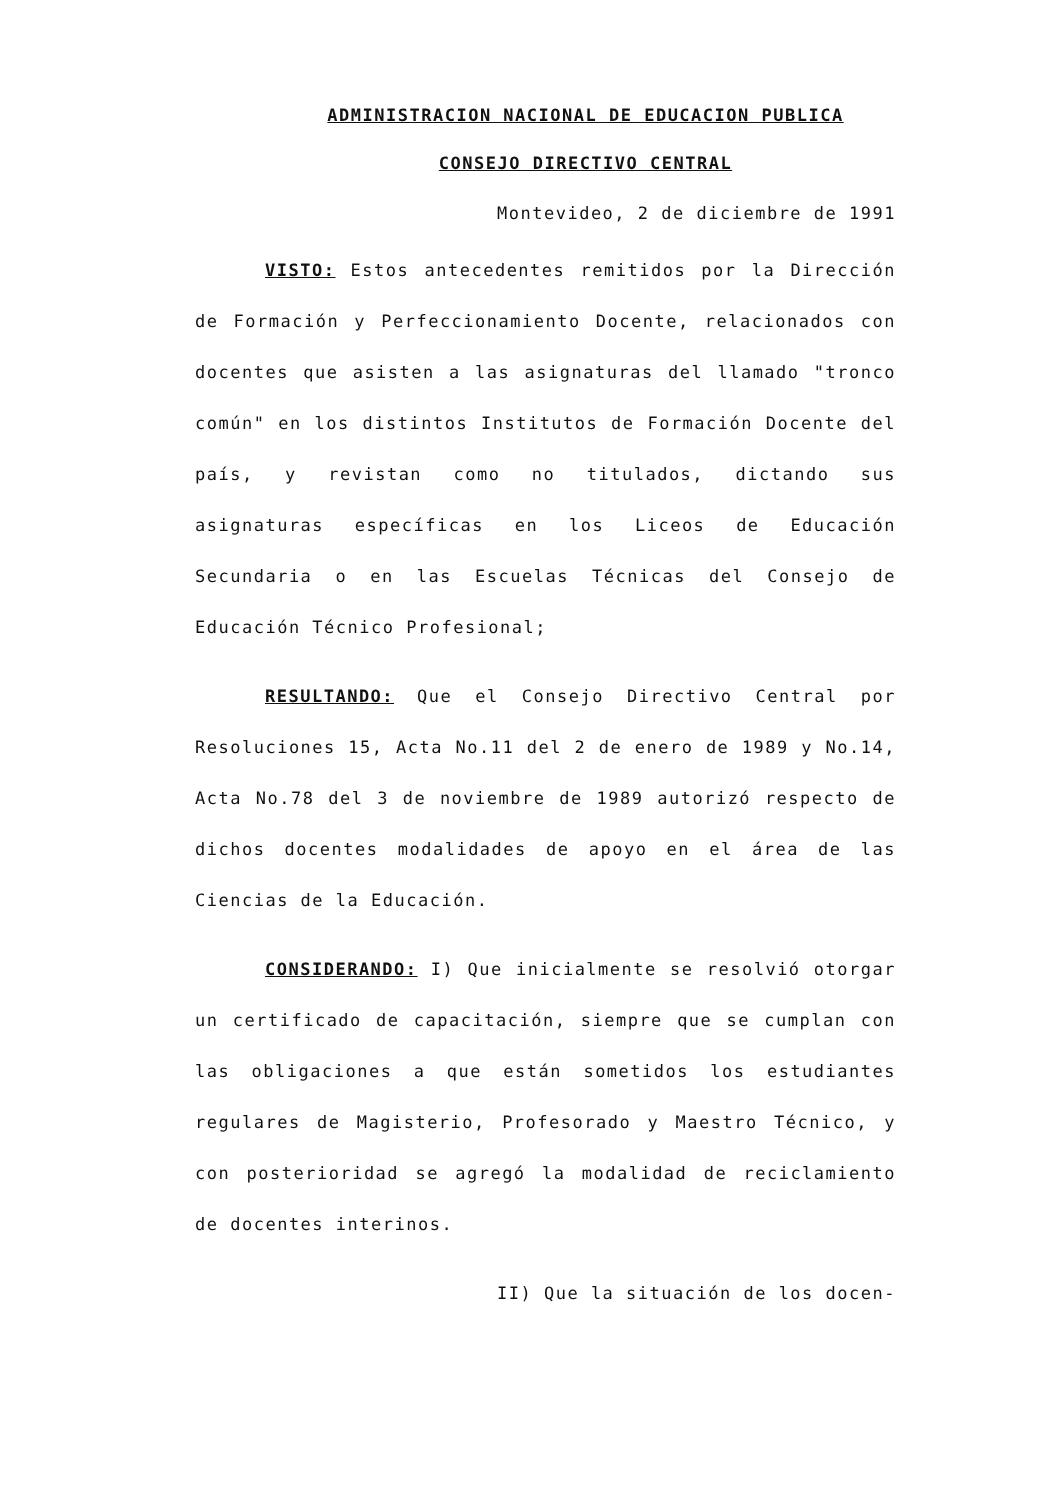ADMINISTRACION NACIONAL DE EDUCACION PUBLICA
CONSEJO DIRECTIVO CENTRAL
Montevideo, 2 de diciembre de 1991
VISTO: Estos antecedentes remitidos por la Dirección de Formación y Perfeccionamiento Docente, relacionados con docentes que asisten a las asignaturas del llamado "tronco común" en los distintos Institutos de Formación Docente del país, y revistan como no titulados, dictando sus asignaturas específicas en los Liceos de Educación Secundaria o en las Escuelas Técnicas del Consejo de Educación Técnico Profesional;
RESULTANDO: Que el Consejo Directivo Central por Resoluciones 15, Acta No.11 del 2 de enero de 1989 y No.14, Acta No.78 del 3 de noviembre de 1989 autorizó respecto de dichos docentes modalidades de apoyo en el área de las Ciencias de la Educación.
CONSIDERANDO: I) Que inicialmente se resolvió otorgar un certificado de capacitación, siempre que se cumplan con las obligaciones a que están sometidos los estudiantes regulares de Magisterio, Profesorado y Maestro Técnico, y con posterioridad se agregó la modalidad de reciclamiento de docentes interinos.
II) Que la situación de los docen-